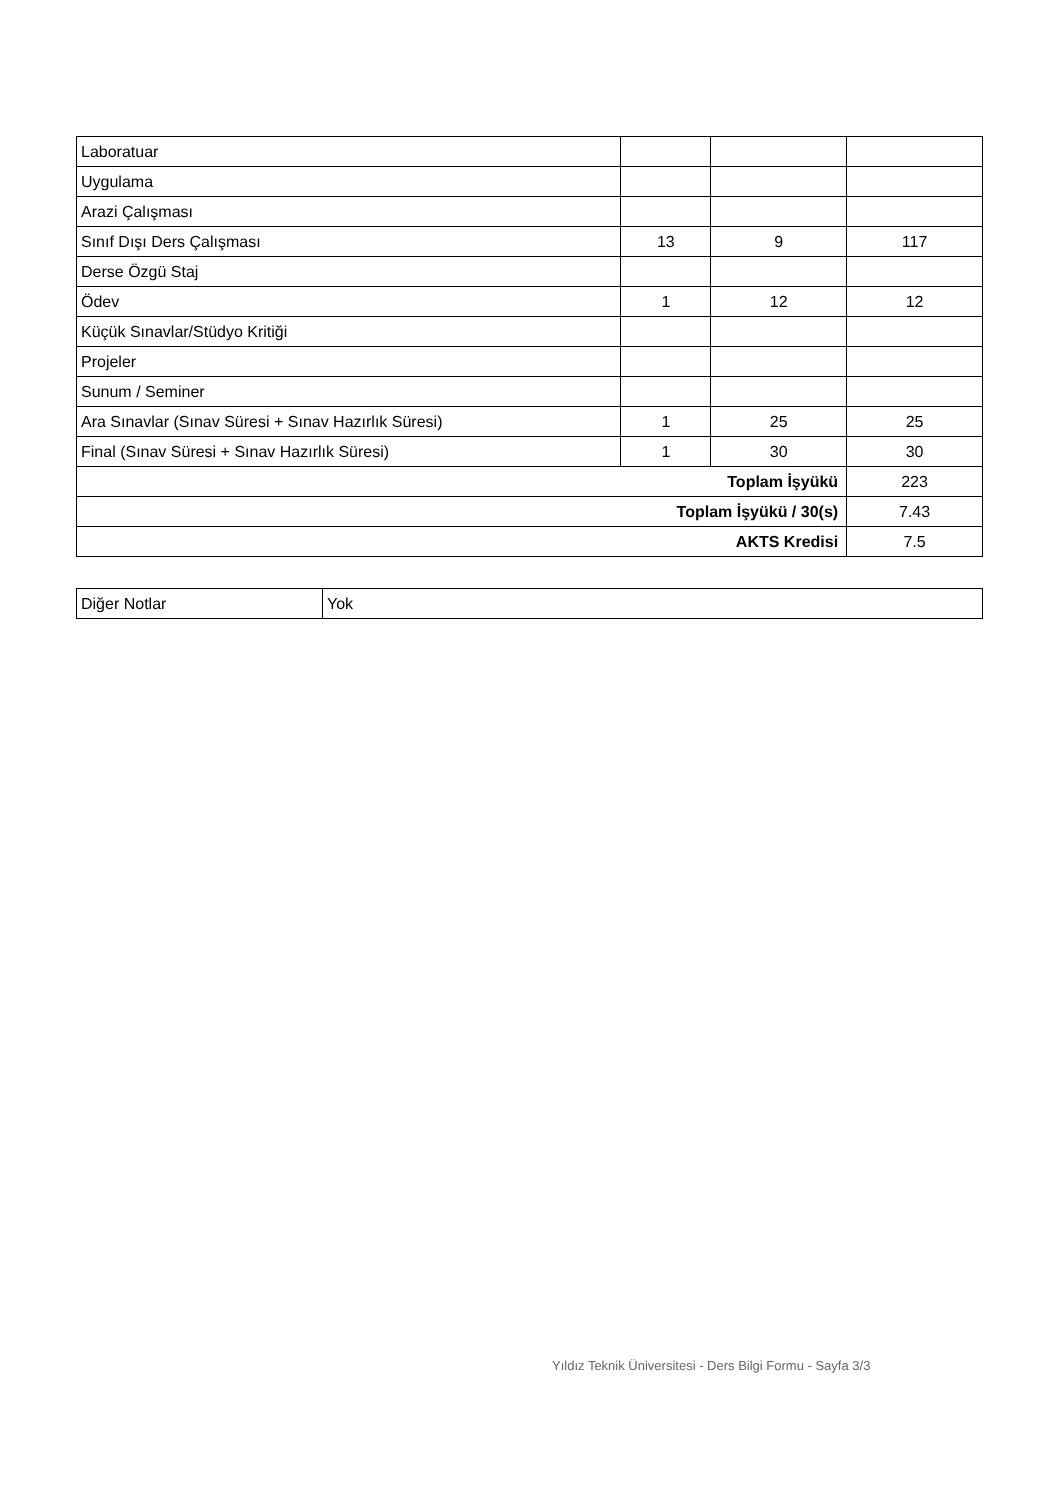| Laboratuar | | | |
| Uygulama | | | |
| Arazi Çalışması | | | |
| Sınıf Dışı Ders Çalışması | 13 | 9 | 117 |
| Derse Özgü Staj | | | |
| Ödev | 1 | 12 | 12 |
| Küçük Sınavlar/Stüdyo Kritiği | | | |
| Projeler | | | |
| Sunum / Seminer | | | |
| Ara Sınavlar (Sınav Süresi + Sınav Hazırlık Süresi) | 1 | 25 | 25 |
| Final (Sınav Süresi + Sınav Hazırlık Süresi) | 1 | 30 | 30 |
| Toplam İşyükü | | | 223 |
| Toplam İşyükü / 30(s) | | | 7.43 |
| AKTS Kredisi | | | 7.5 |
| Diğer Notlar | Yok |
Yıldız Teknik Üniversitesi - Ders Bilgi Formu - Sayfa 3/3